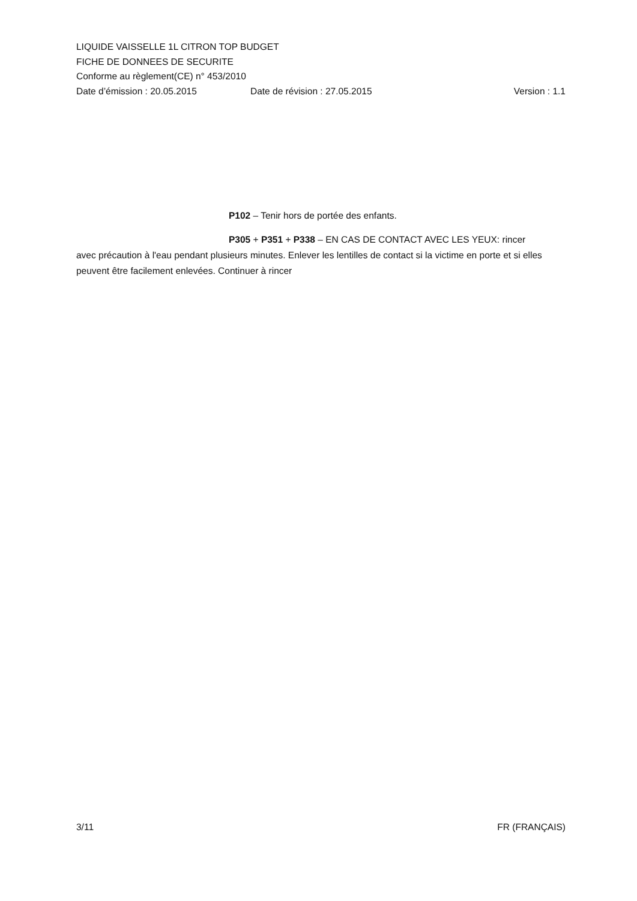LIQUIDE VAISSELLE 1L CITRON TOP BUDGET
FICHE DE DONNEES DE SECURITE
Conforme au règlement(CE) n° 453/2010
Date d’émission : 20.05.2015 Date de révision : 27.05.2015 Version : 1.1
P102 – Tenir hors de portée des enfants.
P305 + P351 + P338 – EN CAS DE CONTACT AVEC LES YEUX: rincer
avec précaution à l'eau pendant plusieurs minutes. Enlever les lentilles de contact si la victime en porte et si elles peuvent être facilement enlevées. Continuer à rincer
3/11 FR (FRANÇAIS)